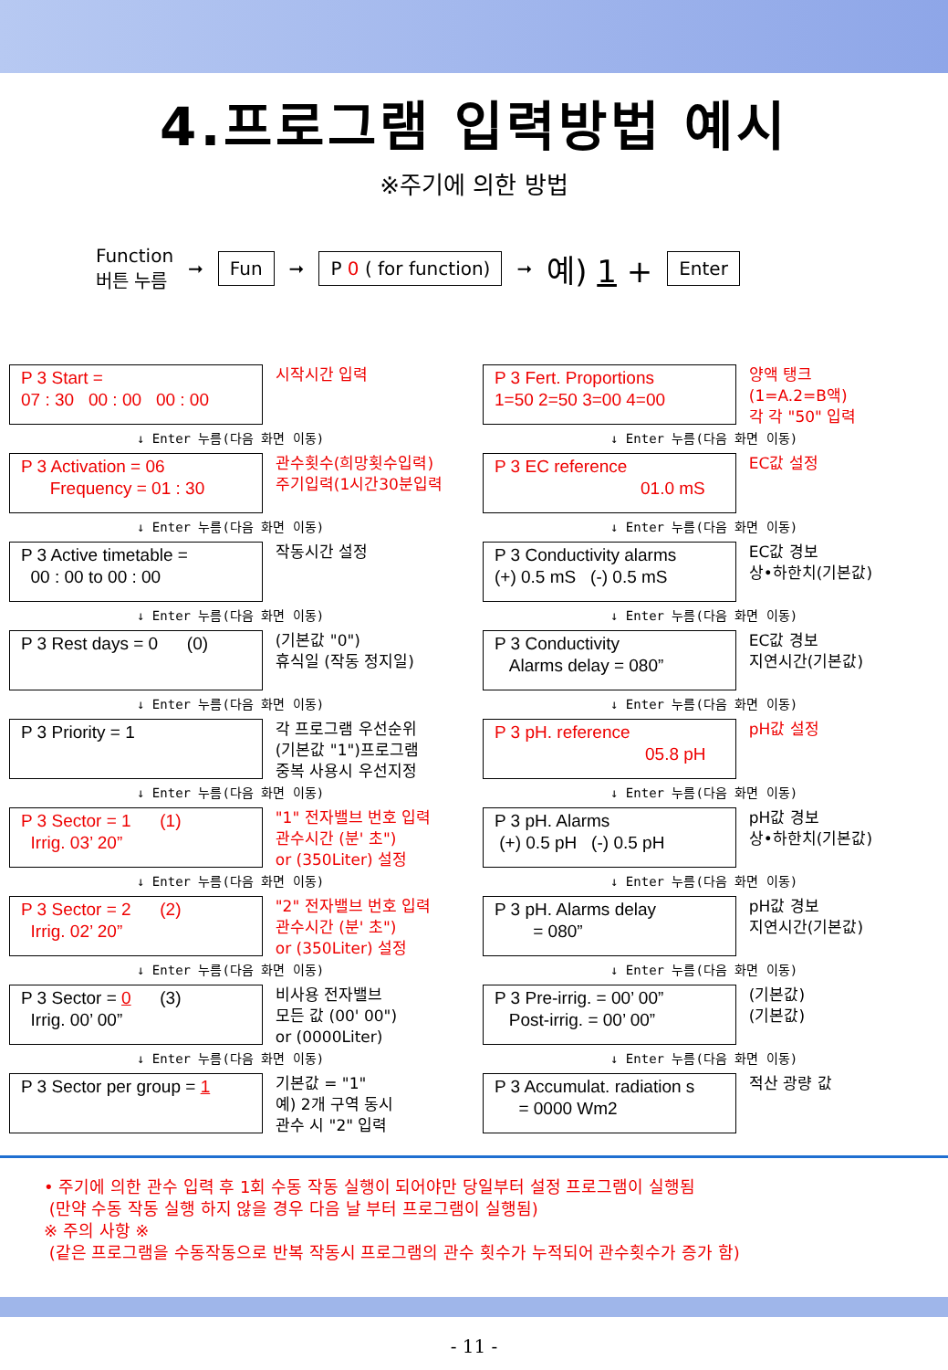4.프로그램 입력방법 예시
※주기에 의한 방법
Function
버튼 누름
➞ Fun ➞ P 0 ( for function) ➞ 예) 1 + Enter
P 3 Start =
07 : 30 00 : 00 00 : 00
시작시간 입력
↓ Enter 누름(다음 화면 이동)
P 3 Activation = 06
Frequency = 01 : 30
관수횟수(희망횟수입력)
주기입력(1시간30분입력
↓ Enter 누름(다음 화면 이동)
P 3 Active timetable =
00 : 00 to 00 : 00
작동시간 설정
↓ Enter 누름(다음 화면 이동)
P 3 Rest days = 0 (0)
(기본값 "0")
휴식일 (작동 정지일)
↓ Enter 누름(다음 화면 이동)
P 3 Priority = 1
각 프로그램 우선순위
(기본값 "1")프로그램
중복 사용시 우선지정
↓ Enter 누름(다음 화면 이동)
P 3 Sector = 1 (1)
Irrig. 03’ 20”
"1" 전자밸브 번호 입력
관수시간 (분' 초")
or (350Liter) 설정
↓ Enter 누름(다음 화면 이동)
P 3 Sector = 2 (2)
Irrig. 02’ 20”
"2" 전자밸브 번호 입력
관수시간 (분' 초")
or (350Liter) 설정
↓ Enter 누름(다음 화면 이동)
P 3 Sector = 0 (3)
Irrig. 00’ 00”
비사용 전자밸브
모든 값 (00' 00")
or (0000Liter)
↓ Enter 누름(다음 화면 이동)
P 3 Sector per group = 1
기본값 = "1"
예) 2개 구역 동시
관수 시 "2" 입력
P 3 Fert. Proportions
1=50 2=50 3=00 4=00
양액 탱크
(1=A.2=B액)
각 각 "50" 입력
↓ Enter 누름(다음 화면 이동)
P 3 EC reference
01.0 mS
EC값 설정
↓ Enter 누름(다음 화면 이동)
P 3 Conductivity alarms
(+) 0.5 mS (-) 0.5 mS
EC값 경보
상•하한치(기본값)
↓ Enter 누름(다음 화면 이동)
P 3 Conductivity
Alarms delay = 080”
EC값 경보
지연시간(기본값)
↓ Enter 누름(다음 화면 이동)
P 3 pH. reference
05.8 pH
pH값 설정
↓ Enter 누름(다음 화면 이동)
P 3 pH. Alarms
(+) 0.5 pH (-) 0.5 pH
pH값 경보
상•하한치(기본값)
↓ Enter 누름(다음 화면 이동)
P 3 pH. Alarms delay
= 080”
pH값 경보
지연시간(기본값)
↓ Enter 누름(다음 화면 이동)
P 3 Pre-irrig. = 00’ 00”
Post-irrig. = 00’ 00”
(기본값)
(기본값)
↓ Enter 누름(다음 화면 이동)
P 3 Accumulat. radiation s
= 0000 Wm2
적산 광량 값
• 주기에 의한 관수 입력 후 1회 수동 작동 실행이 되어야만 당일부터 설정 프로그램이 실행됨
(만약 수동 작동 실행 하지 않을 경우 다음 날 부터 프로그램이 실행됨)
※ 주의 사항 ※
(같은 프로그램을 수동작동으로 반복 작동시 프로그램의 관수 횟수가 누적되어 관수횟수가 증가 함)
- 11 -